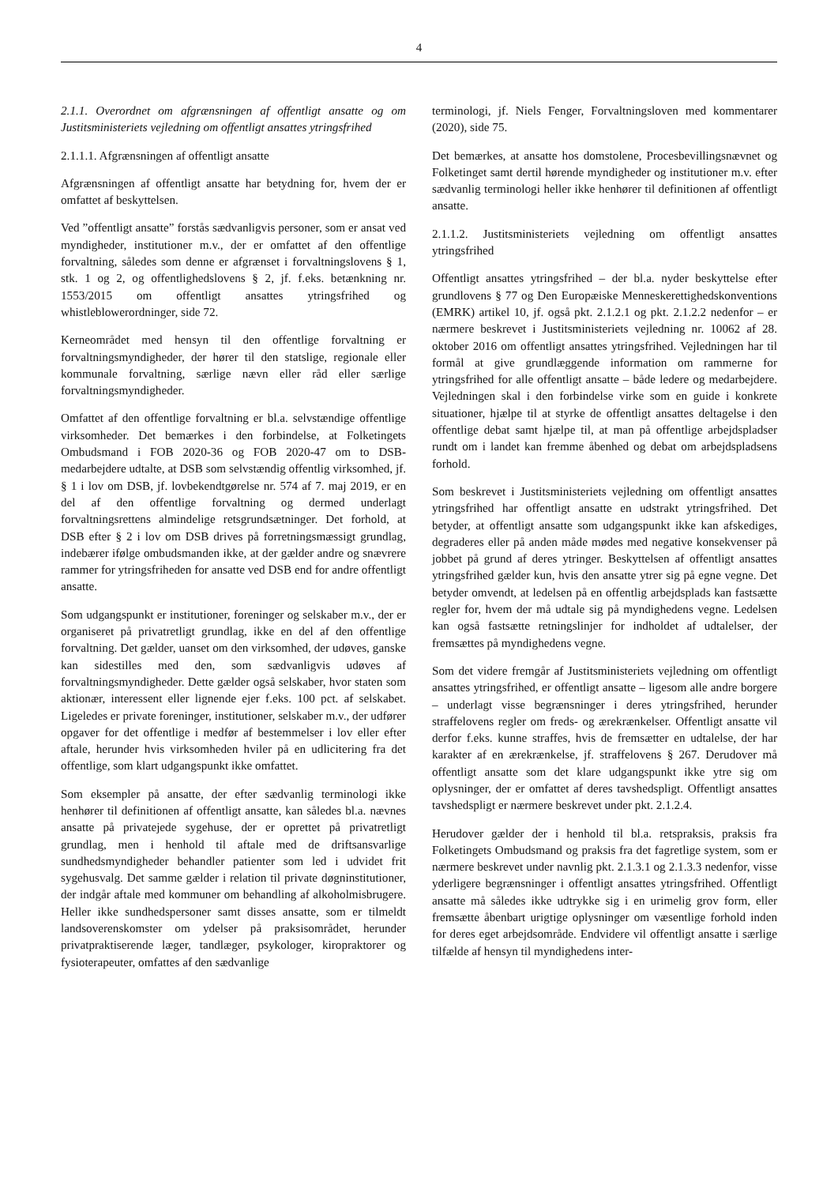4
2.1.1. Overordnet om afgrænsningen af offentligt ansatte og om Justitsministeriets vejledning om offentligt ansattes ytringsfrihed
2.1.1.1. Afgrænsningen af offentligt ansatte
Afgrænsningen af offentligt ansatte har betydning for, hvem der er omfattet af beskyttelsen.
Ved ”offentligt ansatte” forstås sædvanligvis personer, som er ansat ved myndigheder, institutioner m.v., der er omfattet af den offentlige forvaltning, således som denne er afgrænset i forvaltningslovens § 1, stk. 1 og 2, og offentlighedslovens § 2, jf. f.eks. betænkning nr. 1553/2015 om offentligt ansattes ytringsfrihed og whistleblowerordninger, side 72.
Kerneområdet med hensyn til den offentlige forvaltning er forvaltningsmyndigheder, der hører til den statslige, regionale eller kommunale forvaltning, særlige nævn eller råd eller særlige forvaltningsmyndigheder.
Omfattet af den offentlige forvaltning er bl.a. selvstændige offentlige virksomheder. Det bemærkes i den forbindelse, at Folketingets Ombudsmand i FOB 2020-36 og FOB 2020-47 om to DSB-medarbejdere udtalte, at DSB som selvstændig offentlig virksomhed, jf. § 1 i lov om DSB, jf. lovbekendtgørelse nr. 574 af 7. maj 2019, er en del af den offentlige forvaltning og dermed underlagt forvaltningsrettens almindelige retsgrundsætninger. Det forhold, at DSB efter § 2 i lov om DSB drives på forretningsmæssigt grundlag, indebærer ifølge ombudsmanden ikke, at der gælder andre og snævrere rammer for ytringsfriheden for ansatte ved DSB end for andre offentligt ansatte.
Som udgangspunkt er institutioner, foreninger og selskaber m.v., der er organiseret på privatretligt grundlag, ikke en del af den offentlige forvaltning. Det gælder, uanset om den virksomhed, der udøves, ganske kan sidestilles med den, som sædvanligvis udøves af forvaltningsmyndigheder. Dette gælder også selskaber, hvor staten som aktionær, interessent eller lignende ejer f.eks. 100 pct. af selskabet. Ligeledes er private foreninger, institutioner, selskaber m.v., der udfører opgaver for det offentlige i medfør af bestemmelser i lov eller efter aftale, herunder hvis virksomheden hviler på en udlicitering fra det offentlige, som klart udgangspunkt ikke omfattet.
Som eksempler på ansatte, der efter sædvanlig terminologi ikke henhører til definitionen af offentligt ansatte, kan således bl.a. nævnes ansatte på privatejede sygehuse, der er oprettet på privatretligt grundlag, men i henhold til aftale med de driftsansvarlige sundhedsmyndigheder behandler patienter som led i udvidet frit sygehusvalg. Det samme gælder i relation til private døgninstitutioner, der indgår aftale med kommuner om behandling af alkoholmisbrugere. Heller ikke sundhedspersoner samt disses ansatte, som er tilmeldt landsoverenskomster om ydelser på praksisområdet, herunder privatpraktiserende læger, tandlæger, psykologer, kiropraktorer og fysioterapeuter, omfattes af den sædvanlige
terminologi, jf. Niels Fenger, Forvaltningsloven med kommentarer (2020), side 75.
Det bemærkes, at ansatte hos domstolene, Procesbevillingsnævnet og Folketinget samt dertil hørende myndigheder og institutioner m.v. efter sædvanlig terminologi heller ikke henhører til definitionen af offentligt ansatte.
2.1.1.2. Justitsministeriets vejledning om offentligt ansattes ytringsfrihed
Offentligt ansattes ytringsfrihed – der bl.a. nyder beskyttelse efter grundlovens § 77 og Den Europæiske Menneskerettighedskonventions (EMRK) artikel 10, jf. også pkt. 2.1.2.1 og pkt. 2.1.2.2 nedenfor – er nærmere beskrevet i Justitsministeriets vejledning nr. 10062 af 28. oktober 2016 om offentligt ansattes ytringsfrihed. Vejledningen har til formål at give grundlæggende information om rammerne for ytringsfrihed for alle offentligt ansatte – både ledere og medarbejdere. Vejledningen skal i den forbindelse virke som en guide i konkrete situationer, hjælpe til at styrke de offentligt ansattes deltagelse i den offentlige debat samt hjælpe til, at man på offentlige arbejdspladser rundt om i landet kan fremme åbenhed og debat om arbejdspladsens forhold.
Som beskrevet i Justitsministeriets vejledning om offentligt ansattes ytringsfrihed har offentligt ansatte en udstrakt ytringsfrihed. Det betyder, at offentligt ansatte som udgangspunkt ikke kan afskediges, degraderes eller på anden måde mødes med negative konsekvenser på jobbet på grund af deres ytringer. Beskyttelsen af offentligt ansattes ytringsfrihed gælder kun, hvis den ansatte ytrer sig på egne vegne. Det betyder omvendt, at ledelsen på en offentlig arbejdsplads kan fastsætte regler for, hvem der må udtale sig på myndighedens vegne. Ledelsen kan også fastsætte retningslinjer for indholdet af udtalelser, der fremsættes på myndighedens vegne.
Som det videre fremgår af Justitsministeriets vejledning om offentligt ansattes ytringsfrihed, er offentligt ansatte – ligesom alle andre borgere – underlagt visse begrænsninger i deres ytringsfrihed, herunder straffelovens regler om freds- og ærekrænkelser. Offentligt ansatte vil derfor f.eks. kunne straffes, hvis de fremsætter en udtalelse, der har karakter af en ærekrænkelse, jf. straffelovens § 267. Derudover må offentligt ansatte som det klare udgangspunkt ikke ytre sig om oplysninger, der er omfattet af deres tavshedspligt. Offentligt ansattes tavshedspligt er nærmere beskrevet under pkt. 2.1.2.4.
Herudover gælder der i henhold til bl.a. retspraksis, praksis fra Folketingets Ombudsmand og praksis fra det fagretlige system, som er nærmere beskrevet under navnlig pkt. 2.1.3.1 og 2.1.3.3 nedenfor, visse yderligere begrænsninger i offentligt ansattes ytringsfrihed. Offentligt ansatte må således ikke udtrykke sig i en urimelig grov form, eller fremsætte åbenbart urigtige oplysninger om væsentlige forhold inden for deres eget arbejdsområde. Endvidere vil offentligt ansatte i særlige tilfælde af hensyn til myndighedens inter-